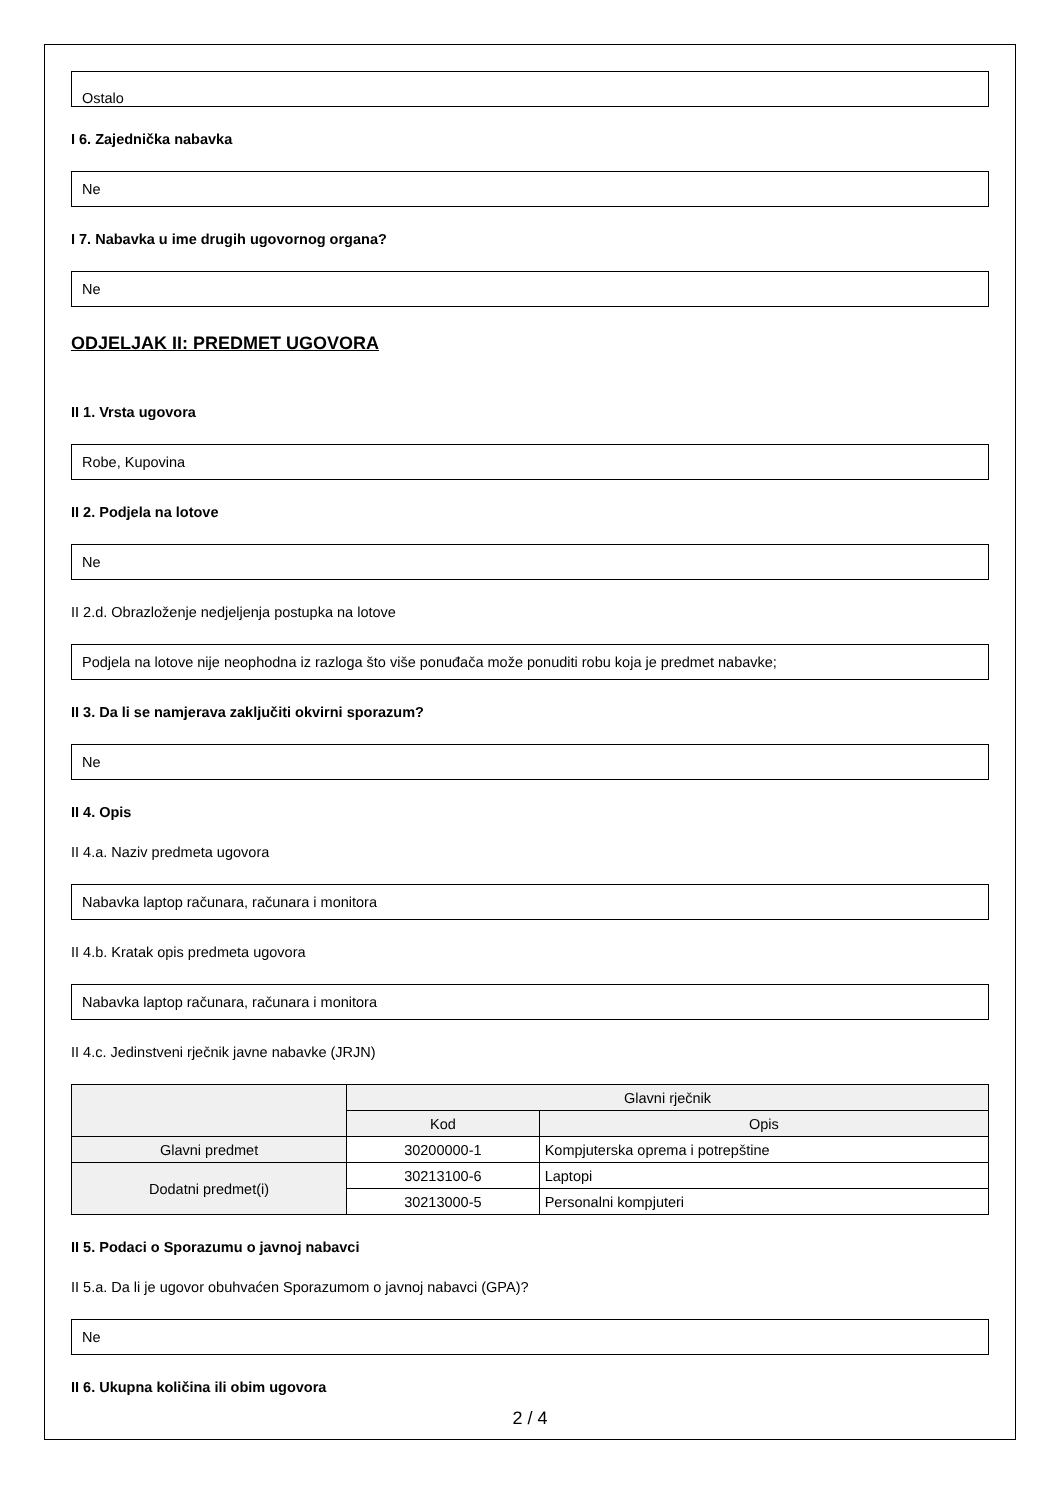Ostalo
I 6. Zajednička nabavka
Ne
I 7. Nabavka u ime drugih ugovornog organa?
Ne
ODJELJAK II: PREDMET UGOVORA
II 1. Vrsta ugovora
Robe, Kupovina
II 2. Podjela na lotove
Ne
II 2.d. Obrazloženje nedjeljenja postupka na lotove
Podjela na lotove nije neophodna iz razloga što više ponuđača može ponuditi robu koja je predmet nabavke;
II 3. Da li se namjerava zaključiti okvirni sporazum?
Ne
II 4. Opis
II 4.a. Naziv predmeta ugovora
Nabavka laptop računara, računara i monitora
II 4.b. Kratak opis predmeta ugovora
Nabavka laptop računara, računara i monitora
II 4.c. Jedinstveni rječnik javne nabavke (JRJN)
| | Glavni rječnik | |
| --- | --- | --- |
| | Kod | Opis |
| Glavni predmet | 30200000-1 | Kompjuterska oprema i potrepštine |
| Dodatni predmet(i) | 30213100-6 | Laptopi |
| | 30213000-5 | Personalni kompjuteri |
II 5. Podaci o Sporazumu o javnoj nabavci
II 5.a. Da li je ugovor obuhvaćen Sporazumom o javnoj nabavci (GPA)?
Ne
II 6. Ukupna količina ili obim ugovora
2 / 4